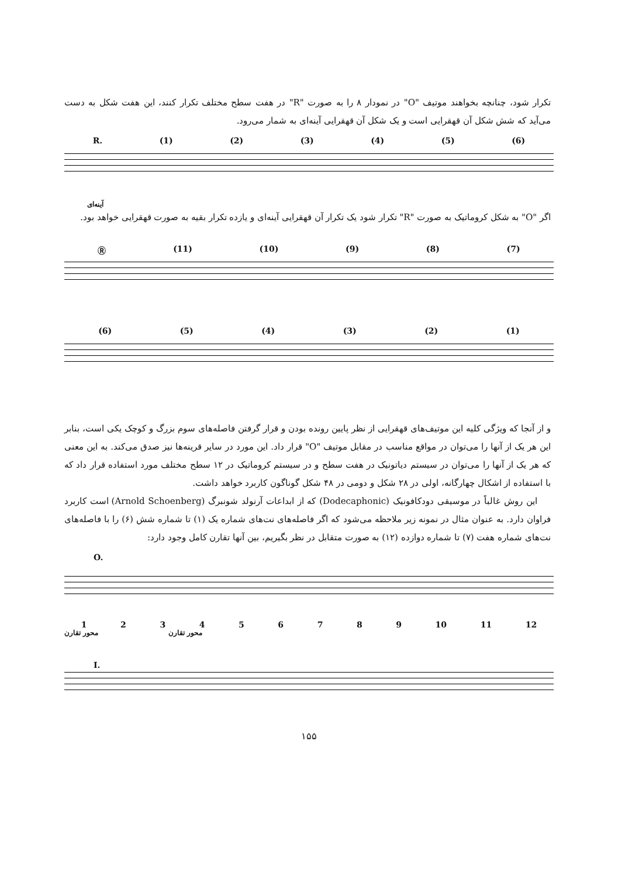تکرار شود، چنانچه بخواهند موتیف "O" در نمودار ۸ را به صورت "R" در هفت سطح مختلف تکرار کنند، این هفت شکل به دست می‌آید که شش شکل آن قهقرایی است و یک شکل آن قهقرایی آینه‌ای به شمار می‌رود.
R. (1) (2) (3) (4) (5) (6)
آینه‌ای
اگر "O" به شکل کروماتیک به صورت "R" تکرار شود یک تکرار آن قهقرایی آینه‌ای و یازده تکرار بقیه به صورت قهقرایی خواهد بود.
Ⓡ (11) (10) (9) (8) (7)
(6) (5) (4) (3) (2) (1)
و از آنجا که ویژگی کلیه این موتیف‌های قهقرایی از نظر پایین رونده بودن و قرار گرفتن فاصله‌های سوم بزرگ و کوچک یکی است، بنابر این هر یک از آنها را می‌توان در مواقع مناسب در مقابل موتیف "O" قرار داد. این مورد در سایر قرینه‌ها نیز صدق می‌کند. به این معنی که هر یک از آنها را می‌توان در سیستم دیاتونیک در هفت سطح و در سیستم کروماتیک در ۱۲ سطح مختلف مورد استفاده قرار داد که با استفاده از اشکال چهارگانه، اولی در ۲۸ شکل و دومی در ۴۸ شکل گوناگون کاربرد خواهد داشت.
این روش غالباً در موسیقی دودکافونیک (Dodecaphonic) که از ابداعات آرنولد شونبرگ (Arnold Schoenberg) است کاربرد فراوان دارد. به عنوان مثال در نمونه زیر ملاحظه می‌شود که اگر فاصله‌های نت‌های شماره یک (۱) تا شماره شش (۶) را با فاصله‌های نت‌های شماره هفت (۷) تا شماره دوازده (۱۲) به صورت متقابل در نظر بگیریم، بین آنها تقارن کامل وجود دارد:
O.
123456789 10 11 12
محور تقارن محور تقارن
I.
۱۵۵